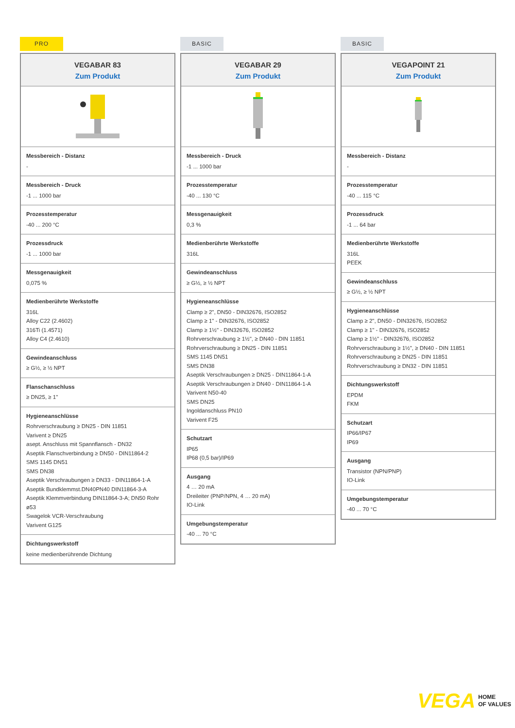PRO
VEGABAR 83
Zum Produkt
Messbereich - Distanz
-
Messbereich - Druck
-1 ... 1000 bar
Prozesstemperatur
-40 ... 200 °C
Prozessdruck
-1 ... 1000 bar
Messgenauigkeit
0,075 %
Medienberührte Werkstoffe
316L
Alloy C22 (2.4602)
316Ti (1.4571)
Alloy C4 (2.4610)
Gewindeanschluss
≥ G½, ≥ ½ NPT
Flanschanschluss
≥ DN25, ≥ 1"
Hygieneanschlüsse
Rohrverschraubung ≥ DN25 - DIN 11851
Varivent ≥ DN25
asept. Anschluss mit Spannflansch - DN32
Aseptik Flanschverbindung ≥ DN50 - DIN11864-2
SMS 1145 DN51
SMS DN38
Aseptik Verschraubungen ≥ DN33 - DIN11864-1-A
Aseptik Bundklemmst.DN40PN40 DIN11864-3-A
Aseptik Klemmverbindung DIN11864-3-A; DN50 Rohr ø53
Swagelok VCR-Verschraubung
Varivent G125
Dichtungswerkstoff
keine medienberührende Dichtung
BASIC
VEGABAR 29
Zum Produkt
Messbereich - Druck
-1 ... 1000 bar
Prozesstemperatur
-40 ... 130 °C
Messgenauigkeit
0,3 %
Medienberührte Werkstoffe
316L
Gewindeanschluss
≥ G½, ≥ ½ NPT
Hygieneanschlüsse
Clamp ≥ 2", DN50 - DIN32676, ISO2852
Clamp ≥ 1" - DIN32676, ISO2852
Clamp ≥ 1½" - DIN32676, ISO2852
Rohrverschraubung ≥ 1½", ≥ DN40 - DIN 11851
Rohrverschraubung ≥ DN25 - DIN 11851
SMS 1145 DN51
SMS DN38
Aseptik Verschraubungen ≥ DN25 - DIN11864-1-A
Aseptik Verschraubungen ≥ DN40 - DIN11864-1-A
Varivent N50-40
SMS DN25
Ingoldanschluss PN10
Varivent F25
Schutzart
IP65
IP68 (0,5 bar)/IP69
Ausgang
4 … 20 mA
Dreileiter (PNP/NPN, 4 … 20 mA)
IO-Link
Umgebungstemperatur
-40 ... 70 °C
BASIC
VEGAPOINT 21
Zum Produkt
Messbereich - Distanz
-
Prozesstemperatur
-40 ... 115 °C
Prozessdruck
-1 ... 64 bar
Medienberührte Werkstoffe
316L
PEEK
Gewindeanschluss
≥ G½, ≥ ½ NPT
Hygieneanschlüsse
Clamp ≥ 2", DN50 - DIN32676, ISO2852
Clamp ≥ 1" - DIN32676, ISO2852
Clamp ≥ 1½" - DIN32676, ISO2852
Rohrverschraubung ≥ 1½", ≥ DN40 - DIN 11851
Rohrverschraubung ≥ DN25 - DIN 11851
Rohrverschraubung ≥ DN32 - DIN 11851
Dichtungswerkstoff
EPDM
FKM
Schutzart
IP66/IP67
IP69
Ausgang
Transistor (NPN/PNP)
IO-Link
Umgebungstemperatur
-40 ... 70 °C
VEGA HOME
OF VALUES